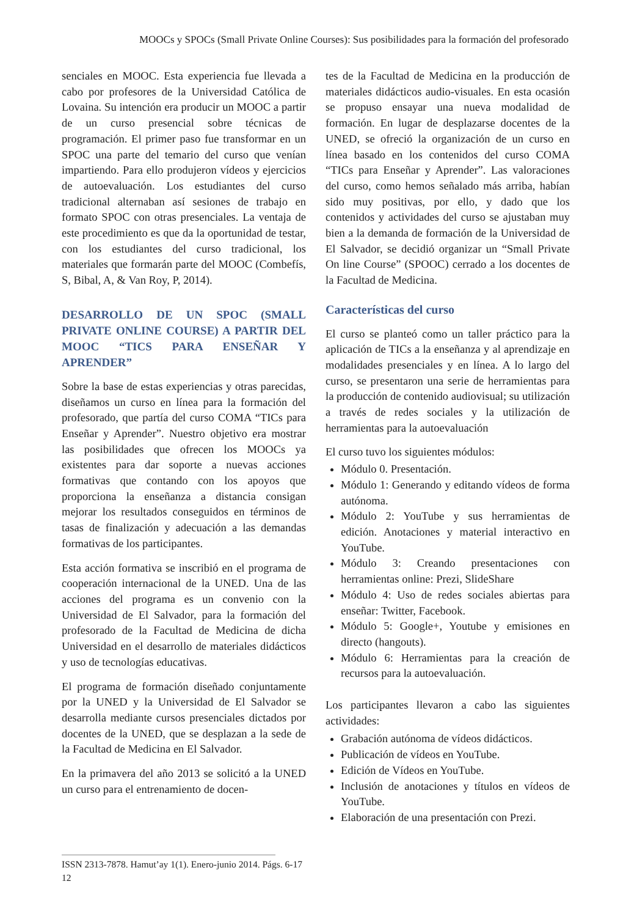MOOCs y SPOCs (Small Private Online Courses): Sus posibilidades para la formación del profesorado
senciales en MOOC. Esta experiencia fue llevada a cabo por profesores de la Universidad Católica de Lovaina. Su intención era producir un MOOC a partir de un curso presencial sobre técnicas de programación. El primer paso fue transformar en un SPOC una parte del temario del curso que venían impartiendo. Para ello produjeron vídeos y ejercicios de autoevaluación. Los estudiantes del curso tradicional alternaban así sesiones de trabajo en formato SPOC con otras presenciales. La ventaja de este procedimiento es que da la oportunidad de testar, con los estudiantes del curso tradicional, los materiales que formarán parte del MOOC (Combefís, S, Bibal, A, & Van Roy, P, 2014).
DESARROLLO DE UN SPOC (SMALL PRIVATE ONLINE COURSE) A PARTIR DEL MOOC “TICS PARA ENSEÑAR Y APRENDER”
Sobre la base de estas experiencias y otras parecidas, diseñamos un curso en línea para la formación del profesorado, que partía del curso COMA “TICs para Enseñar y Aprender”. Nuestro objetivo era mostrar las posibilidades que ofrecen los MOOCs ya existentes para dar soporte a nuevas acciones formativas que contando con los apoyos que proporciona la enseñanza a distancia consigan mejorar los resultados conseguidos en términos de tasas de finalización y adecuación a las demandas formativas de los participantes.
Esta acción formativa se inscribió en el programa de cooperación internacional de la UNED. Una de las acciones del programa es un convenio con la Universidad de El Salvador, para la formación del profesorado de la Facultad de Medicina de dicha Universidad en el desarrollo de materiales didácticos y uso de tecnologías educativas.
El programa de formación diseñado conjuntamente por la UNED y la Universidad de El Salvador se desarrolla mediante cursos presenciales dictados por docentes de la UNED, que se desplazan a la sede de la Facultad de Medicina en El Salvador.
En la primavera del año 2013 se solicitó a la UNED un curso para el entrenamiento de docen-
tes de la Facultad de Medicina en la producción de materiales didácticos audio-visuales. En esta ocasión se propuso ensayar una nueva modalidad de formación. En lugar de desplazarse docentes de la UNED, se ofreció la organización de un curso en línea basado en los contenidos del curso COMA “TICs para Enseñar y Aprender”. Las valoraciones del curso, como hemos señalado más arriba, habían sido muy positivas, por ello, y dado que los contenidos y actividades del curso se ajustaban muy bien a la demanda de formación de la Universidad de El Salvador, se decidió organizar un “Small Private On line Course” (SPOOC) cerrado a los docentes de la Facultad de Medicina.
Características del curso
El curso se planteó como un taller práctico para la aplicación de TICs a la enseñanza y al aprendizaje en modalidades presenciales y en línea. A lo largo del curso, se presentaron una serie de herramientas para la producción de contenido audiovisual; su utilización a través de redes sociales y la utilización de herramientas para la autoevaluación
El curso tuvo los siguientes módulos:
Módulo 0. Presentación.
Módulo 1: Generando y editando vídeos de forma autónoma.
Módulo 2: YouTube y sus herramientas de edición. Anotaciones y material interactivo en YouTube.
Módulo 3: Creando presentaciones con herramientas online: Prezi, SlideShare
Módulo 4: Uso de redes sociales abiertas para enseñar: Twitter, Facebook.
Módulo 5: Google+, Youtube y emisiones en directo (hangouts).
Módulo 6: Herramientas para la creación de recursos para la autoevaluación.
Los participantes llevaron a cabo las siguientes actividades:
Grabación autónoma de vídeos didácticos.
Publicación de vídeos en YouTube.
Edición de Vídeos en YouTube.
Inclusión de anotaciones y títulos en vídeos de YouTube.
Elaboración de una presentación con Prezi.
ISSN 2313-7878. Hamut’ay 1(1). Enero-junio 2014. Págs. 6-17
12